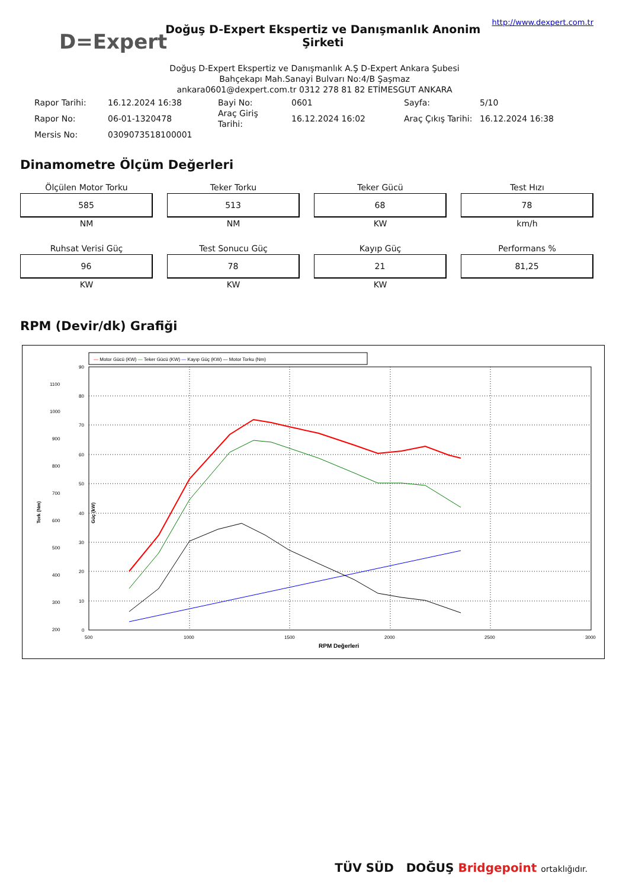D=Expert
Doğuş D-Expert Ekspertiz ve Danışmanlık Anonim Şirketi
http://www.dexpert.com.tr
Doğuş D-Expert Ekspertiz ve Danışmanlık A.Ş D-Expert Ankara Şubesi
Bahçekapı Mah.Sanayi Bulvarı No:4/B Şaşmaz
ankara0601@dexpert.com.tr 0312 278 81 82 ETİMESGUT ANKARA
| Rapor Tarihi: | 16.12.2024 16:38 | Bayi No: | 0601 | Sayfa: | 5/10 |
| Rapor No: | 06-01-1320478 | Araç Giriş Tarihi: | 16.12.2024 16:02 | Araç Çıkış Tarihi: | 16.12.2024 16:38 |
| Mersis No: | 0309073518100001 | | | | |
Dinamometre Ölçüm Değerleri
Ölçülen Motor Torku
585
NM
Teker Torku
513
NM
Teker Gücü
68
KW
Test Hızı
78
km/h
Ruhsat Verisi Güç
96
KW
Test Sonucu Güç
78
KW
Kayıp Güç
21
KW
Performans %
81,25
RPM (Devir/dk) Grafiği
— Motor Gücü (KW) — Teker Gücü (KW) — Kayıp Güç (KW) — Motor Torku (Nm)
0
10
20
30
40
50
60
70
80
90
200
300
400
500
600
700
800
900
1000
1100
500
1000
1500
2000
2500
3000
RPM Değerleri
Tork (Nm)
Güç (kW)
TÜV SÜD DOĞUŞ Bridgepoint ortaklığıdır.